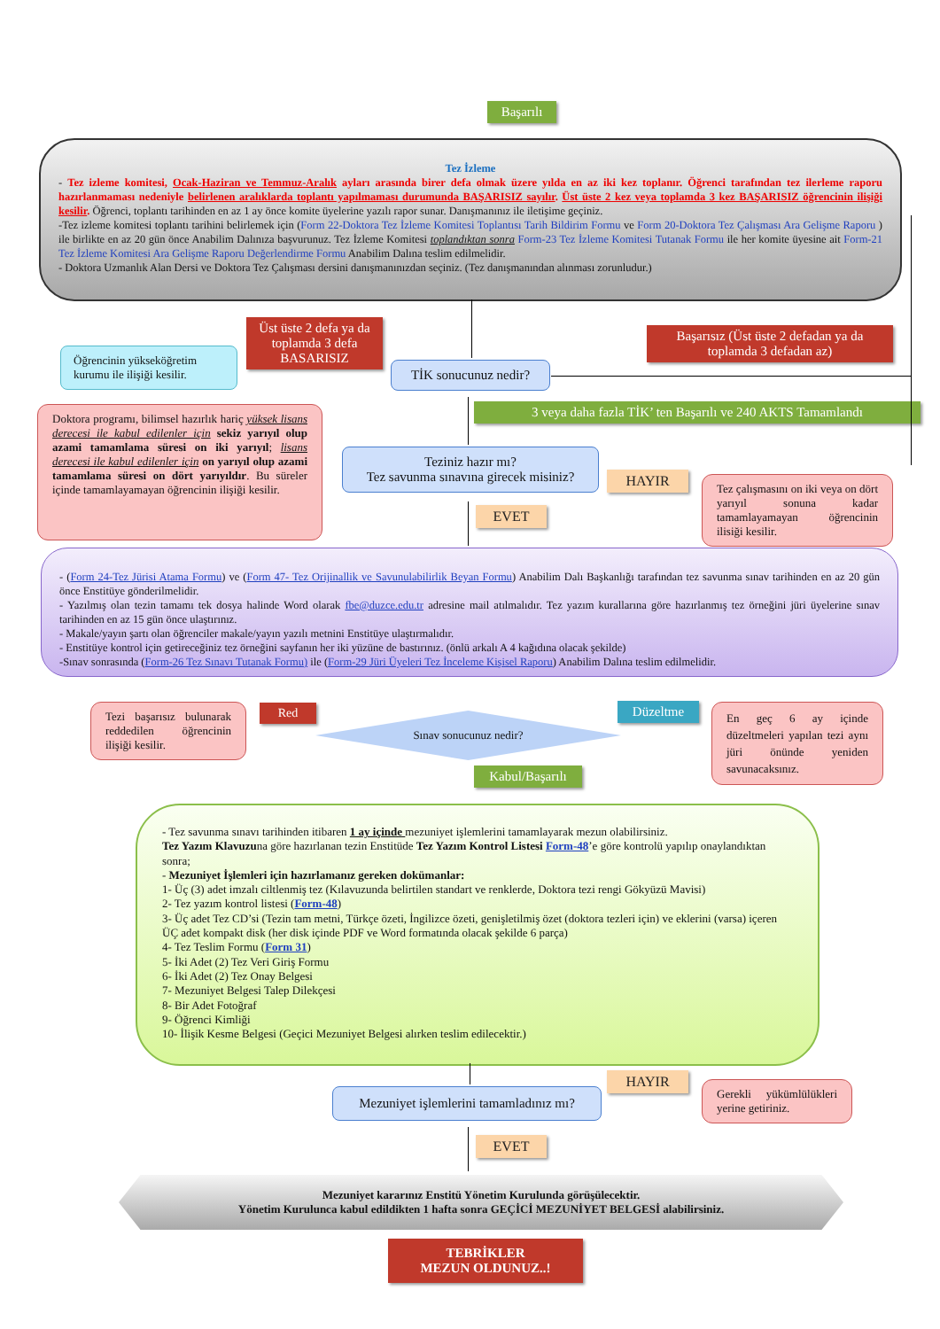Başarılı
Tez İzleme
- Tez izleme komitesi, Ocak-Haziran ve Temmuz-Aralık ayları arasında birer defa olmak üzere yılda en az iki kez toplanır. Öğrenci tarafından tez ilerleme raporu hazırlanmaması nedeniyle belirlenen aralıklarda toplantı yapılmaması durumunda BAŞARISIZ sayılır. Üst üste 2 kez veya toplamda 3 kez BAŞARISIZ öğrencinin ilişiği kesilir. Öğrenci, toplantı tarihinden en az 1 ay önce komite üyelerine yazılı rapor sunar. Danışmanınız ile iletişime geçiniz.
-Tez izleme komitesi toplantı tarihini belirlemek için (Form 22-Doktora Tez İzleme Komitesi Toplantısı Tarih Bildirim Formu ve Form 20-Doktora Tez Çalışması Ara Gelişme Raporu ) ile birlikte en az 20 gün önce Anabilim Dalınıza başvurunuz. Tez İzleme Komitesi toplandıktan sonra Form-23 Tez İzleme Komitesi Tutanak Formu ile her komite üyesine ait Form-21 Tez İzleme Komitesi Ara Gelişme Raporu Değerlendirme Formu Anabilim Dalına teslim edilmelidir.
- Doktora Uzmanlık Alan Dersi ve Doktora Tez Çalışması dersini danışmanınızdan seçiniz. (Tez danışmanından alınması zorunludur.)
Öğrencinin yükseköğretim kurumu ile ilişiği kesilir.
Üst üste 2 defa ya da toplamda 3 defa BASARISIZ
TİK sonucunuz nedir?
Başarısız (Üst üste 2 defadan ya da toplamda 3 defadan az)
3 veya daha fazla TİK’ ten Başarılı ve 240 AKTS Tamamlandı
Doktora programı, bilimsel hazırlık hariç yüksek lisans derecesi ile kabul edilenler için sekiz yarıyıl olup azami tamamlama süresi on iki yarıyıl; lisans derecesi ile kabul edilenler için on yarıyıl olup azami tamamlama süresi on dört yarıyıldır. Bu süreler içinde tamamlayamayan öğrencinin ilişiği kesilir.
Teziniz hazır mı?
Tez savunma sınavına girecek misiniz?
HAYIR
EVET
Tez çalışmasını on iki veya on dört yarıyıl sonuna kadar tamamlayamayan öğrencinin ilisiği kesilir.
- (Form 24-Tez Jürisi Atama Formu) ve (Form 47- Tez Orijinallik ve Savunulabilirlik Beyan Formu) Anabilim Dalı Başkanlığı tarafından tez savunma sınav tarihinden en az 20 gün önce Enstitüye gönderilmelidir.
- Yazılmış olan tezin tamamı tek dosya halinde Word olarak fbe@duzce.edu.tr adresine mail atılmalıdır. Tez yazım kurallarına göre hazırlanmış tez örneğini jüri üyelerine sınav tarihinden en az 15 gün önce ulaştırınız.
- Makale/yayın şartı olan öğrenciler makale/yayın yazılı metnini Enstitüye ulaştırmalıdır.
- Enstitüye kontrol için getireceğiniz tez örneğini sayfanın her iki yüzüne de bastırınız. (önlü arkalı A 4 kağıdına olacak şekilde)
-Sınav sonrasında (Form-26 Tez Sınavı Tutanak Formu) ile (Form-29 Jüri Üyeleri Tez İnceleme Kişisel Raporu) Anabilim Dalına teslim edilmelidir.
Tezi başarısız bulunarak reddedilen öğrencinin ilişiği kesilir.
Red
Sınav sonucunuz nedir?
Düzeltme
En geç 6 ay içinde düzeltmeleri yapılan tezi aynı jüri önünde yeniden savunacaksınız.
Kabul/Başarılı
- Tez savunma sınavı tarihinden itibaren 1 ay içinde mezuniyet işlemlerini tamamlayarak mezun olabilirsiniz.
Tez Yazım Klavuzuna göre hazırlanan tezin Enstitüde Tez Yazım Kontrol Listesi Form-48’e göre kontrolü yapılıp onaylandıktan sonra;
- Mezuniyet İşlemleri için hazırlamanız gereken dokümanlar:
1- Üç (3) adet imzalı ciltlenmiş tez (Kılavuzunda belirtilen standart ve renklerde, Doktora tezi rengi Gökyüzü Mavisi)
2- Tez yazım kontrol listesi (Form-48)
3- Üç adet Tez CD’si (Tezin tam metni, Türkçe özeti, İngilizce özeti, genişletilmiş özet (doktora tezleri için) ve eklerini (varsa) içeren ÜÇ adet kompakt disk (her disk içinde PDF ve Word formatında olacak şekilde 6 parça)
4- Tez Teslim Formu (Form 31)
5- İki Adet (2) Tez Veri Giriş Formu
6- İki Adet (2) Tez Onay Belgesi
7- Mezuniyet Belgesi Talep Dilekçesi
8- Bir Adet Fotoğraf
9- Öğrenci Kimliği
10- İlişik Kesme Belgesi (Geçici Mezuniyet Belgesi alırken teslim edilecektir.)
HAYIR
Mezuniyet işlemlerini tamamladınız mı?
Gerekli yükümlülükleri yerine getiriniz.
EVET
Mezuniyet kararınız Enstitü Yönetim Kurulunda görüşülecektir.
Yönetim Kurulunca kabul edildikten 1 hafta sonra GEÇİCİ MEZUNİYET BELGESİ alabilirsiniz.
TEBRİKLER
MEZUN OLDUNUZ..!